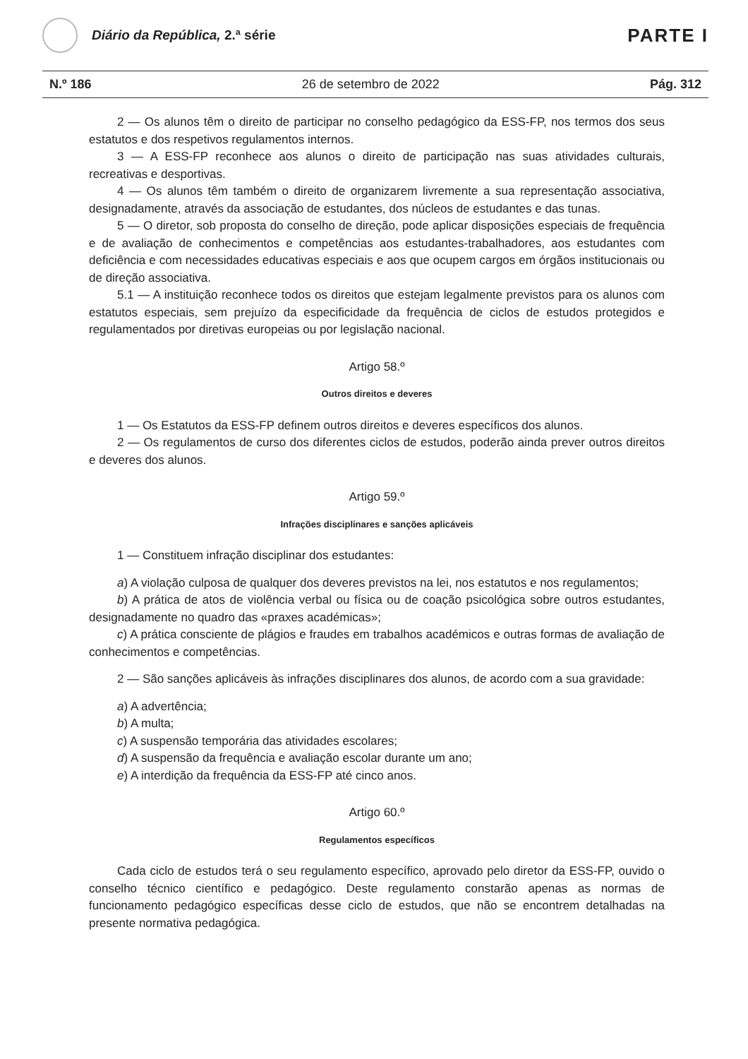Diário da República, 2.ª série
PARTE I
N.º 186 26 de setembro de 2022 Pág. 312
2 — Os alunos têm o direito de participar no conselho pedagógico da ESS-FP, nos termos dos seus estatutos e dos respetivos regulamentos internos.
3 — A ESS-FP reconhece aos alunos o direito de participação nas suas atividades culturais, recreativas e desportivas.
4 — Os alunos têm também o direito de organizarem livremente a sua representação associativa, designadamente, através da associação de estudantes, dos núcleos de estudantes e das tunas.
5 — O diretor, sob proposta do conselho de direção, pode aplicar disposições especiais de frequência e de avaliação de conhecimentos e competências aos estudantes-trabalhadores, aos estudantes com deficiência e com necessidades educativas especiais e aos que ocupem cargos em órgãos institucionais ou de direção associativa.
5.1 — A instituição reconhece todos os direitos que estejam legalmente previstos para os alunos com estatutos especiais, sem prejuízo da especificidade da frequência de ciclos de estudos protegidos e regulamentados por diretivas europeias ou por legislação nacional.
Artigo 58.º
Outros direitos e deveres
1 — Os Estatutos da ESS-FP definem outros direitos e deveres específicos dos alunos.
2 — Os regulamentos de curso dos diferentes ciclos de estudos, poderão ainda prever outros direitos e deveres dos alunos.
Artigo 59.º
Infrações disciplinares e sanções aplicáveis
1 — Constituem infração disciplinar dos estudantes:
a) A violação culposa de qualquer dos deveres previstos na lei, nos estatutos e nos regulamentos;
b) A prática de atos de violência verbal ou física ou de coação psicológica sobre outros estudantes, designadamente no quadro das «praxes académicas»;
c) A prática consciente de plágios e fraudes em trabalhos académicos e outras formas de avaliação de conhecimentos e competências.
2 — São sanções aplicáveis às infrações disciplinares dos alunos, de acordo com a sua gravidade:
a) A advertência;
b) A multa;
c) A suspensão temporária das atividades escolares;
d) A suspensão da frequência e avaliação escolar durante um ano;
e) A interdição da frequência da ESS-FP até cinco anos.
Artigo 60.º
Regulamentos específicos
Cada ciclo de estudos terá o seu regulamento específico, aprovado pelo diretor da ESS-FP, ouvido o conselho técnico científico e pedagógico. Deste regulamento constarão apenas as normas de funcionamento pedagógico específicas desse ciclo de estudos, que não se encontrem detalhadas na presente normativa pedagógica.